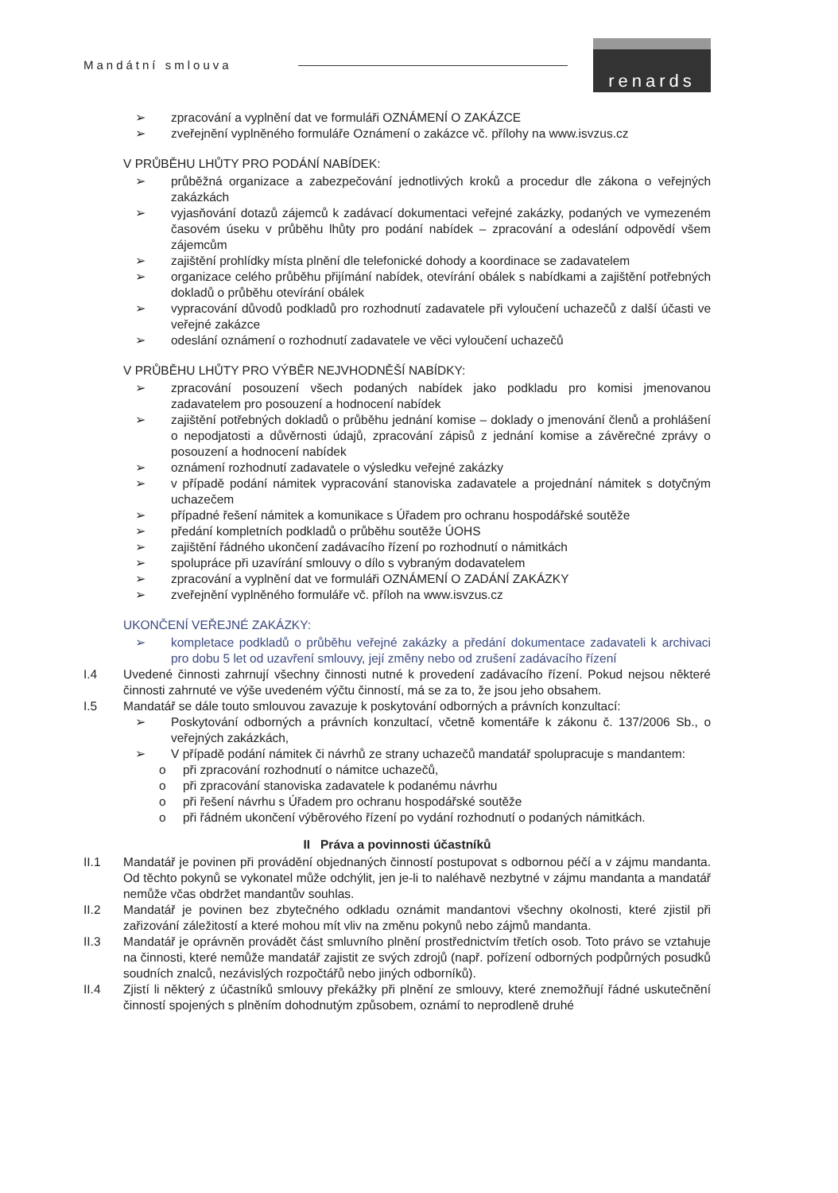Mandátní smlouva renards
➢ zpracování a vyplnění dat ve formuláři OZNÁMENÍ O ZAKÁZCE
➢ zveřejnění vyplněného formuláře Oznámení o zakázce vč. přílohy na www.isvzus.cz
V PRŮBĚHU LHŮTY PRO PODÁNÍ NABÍDEK:
➢ průběžná organizace a zabezpečování jednotlivých kroků a procedur dle zákona o veřejných zakázkách
➢ vyjasňování dotazů zájemců k zadávací dokumentaci veřejné zakázky, podaných ve vymezeném časovém úseku v průběhu lhůty pro podání nabídek – zpracování a odeslání odpovědí všem zájemcům
➢ zajištění prohlídky místa plnění dle telefonické dohody a koordinace se zadavatelem
➢ organizace celého průběhu přijímání nabídek, otevírání obálek s nabídkami a zajištění potřebných dokladů o průběhu otevírání obálek
➢ vypracování důvodů podkladů pro rozhodnutí zadavatele při vyloučení uchazečů z další účasti ve veřejné zakázce
➢ odeslání oznámení o rozhodnutí zadavatele ve věci vyloučení uchazečů
V PRŮBĚHU LHŮTY PRO VÝBĚR NEJVHODNĚŠÍ NABÍDKY:
➢ zpracování posouzení všech podaných nabídek jako podkladu pro komisi jmenovanou zadavatelem pro posouzení a hodnocení nabídek
➢ zajištění potřebných dokladů o průběhu jednání komise – doklady o jmenování členů a prohlášení o nepodjatosti a důvěrnosti údajů, zpracování zápisů z jednání komise a závěrečné zprávy o posouzení a hodnocení nabídek
➢ oznámení rozhodnutí zadavatele o výsledku veřejné zakázky
➢ v případě podání námitek vypracování stanoviska zadavatele a projednání námitek s dotyčným uchazečem
➢ případné řešení námitek a komunikace s Úřadem pro ochranu hospodářské soutěže
➢ předání kompletních podkladů o průběhu soutěže ÚOHS
➢ zajištění řádného ukončení zadávacího řízení po rozhodnutí o námitkách
➢ spolupráce při uzavírání smlouvy o dílo s vybraným dodavatelem
➢ zpracování a vyplnění dat ve formuláři OZNÁMENÍ O ZADÁNÍ ZAKÁZKY
➢ zveřejnění vyplněného formuláře vč. příloh na www.isvzus.cz
UKONČENÍ VEŘEJNÉ ZAKÁZKY:
➢ kompletace podkladů o průběhu veřejné zakázky a předání dokumentace zadavateli k archivaci pro dobu 5 let od uzavření smlouvy, její změny nebo od zrušení zadávacího řízení
I.4 Uvedené činnosti zahrnují všechny činnosti nutné k provedení zadávacího řízení. Pokud nejsou některé činnosti zahrnuté ve výše uvedeném výčtu činností, má se za to, že jsou jeho obsahem.
I.5 Mandatář se dále touto smlouvou zavazuje k poskytování odborných a právních konzultací:
➢ Poskytování odborných a právních konzultací, včetně komentáře k zákonu č. 137/2006 Sb., o veřejných zakázkách,
➢ V případě podání námitek či návrhů ze strany uchazečů mandatář spolupracuje s mandantem:
o při zpracování rozhodnutí o námitce uchazečů,
o při zpracování stanoviska zadavatele k podanému návrhu
o při řešení návrhu s Úřadem pro ochranu hospodářské soutěže
o při řádném ukončení výběrového řízení po vydání rozhodnutí o podaných námitkách.
II Práva a povinnosti účastníků
II.1 Mandatář je povinen při provádění objednaných činností postupovat s odbornou péčí a v zájmu mandanta. Od těchto pokynů se vykonatel může odchýlit, jen je-li to naléhavě nezbytné v zájmu mandanta a mandatář nemůže včas obdržet mandantův souhlas.
II.2 Mandatář je povinen bez zbytečného odkladu oznámit mandantovi všechny okolnosti, které zjistil při zařizování záležitostí a které mohou mít vliv na změnu pokynů nebo zájmů mandanta.
II.3 Mandatář je oprávněn provádět část smluvního plnění prostřednictvím třetích osob. Toto právo se vztahuje na činnosti, které nemůže mandatář zajistit ze svých zdrojů (např. pořízení odborných podpůrných posudků soudních znalců, nezávislých rozpočtářů nebo jiných odborníků).
II.4 Zjistí li některý z účastníků smlouvy překážky při plnění ze smlouvy, které znemožňují řádné uskutečnění činností spojených s plněním dohodnutým způsobem, oznámí to neprodleně druhé